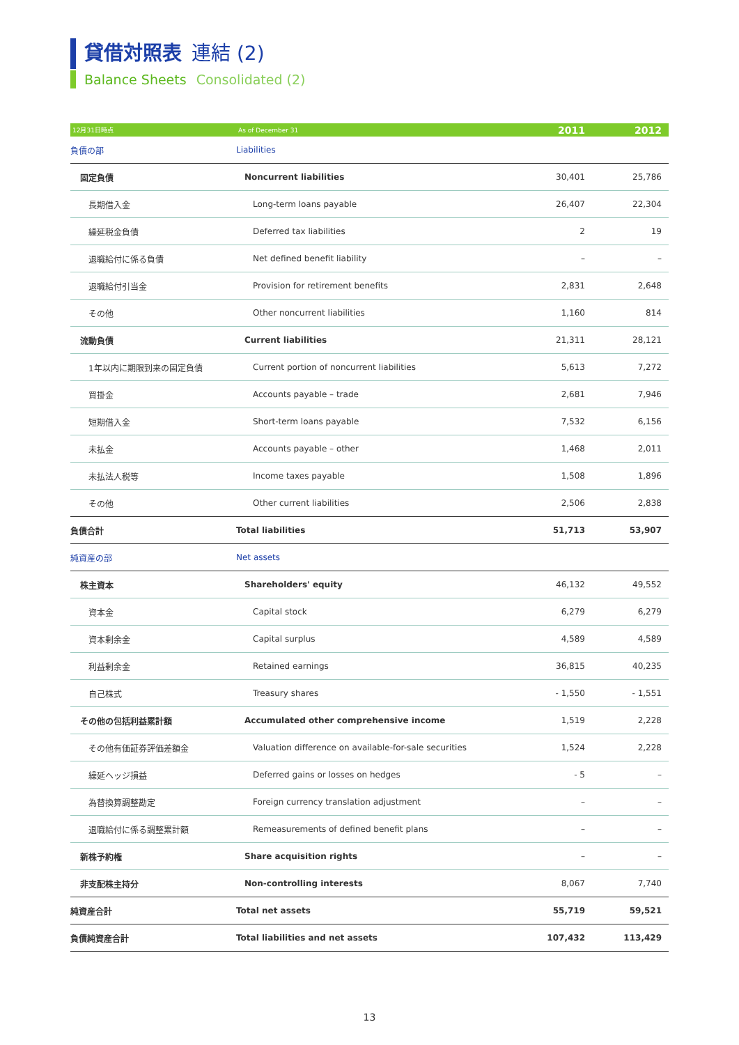貸借対照表 連結 (2)
Balance Sheets Consolidated (2)
| 12月31日時点 | As of December 31 | 2011 | 2012 |
| --- | --- | --- | --- |
| 負債の部 | Liabilities | | |
| 固定負債 | Noncurrent liabilities | 30,401 | 25,786 |
| 長期借入金 | Long-term loans payable | 26,407 | 22,304 |
| 繰延税金負債 | Deferred tax liabilities | 2 | 19 |
| 退職給付に係る負債 | Net defined benefit liability | – | – |
| 退職給付引当金 | Provision for retirement benefits | 2,831 | 2,648 |
| その他 | Other noncurrent liabilities | 1,160 | 814 |
| 流動負債 | Current liabilities | 21,311 | 28,121 |
| 1年以内に期限到来の固定負債 | Current portion of noncurrent liabilities | 5,613 | 7,272 |
| 買掛金 | Accounts payable – trade | 2,681 | 7,946 |
| 短期借入金 | Short-term loans payable | 7,532 | 6,156 |
| 未払金 | Accounts payable – other | 1,468 | 2,011 |
| 未払法人税等 | Income taxes payable | 1,508 | 1,896 |
| その他 | Other current liabilities | 2,506 | 2,838 |
| 負債合計 | Total liabilities | 51,713 | 53,907 |
| 純資産の部 | Net assets | | |
| 株主資本 | Shareholders' equity | 46,132 | 49,552 |
| 資本金 | Capital stock | 6,279 | 6,279 |
| 資本剰余金 | Capital surplus | 4,589 | 4,589 |
| 利益剰余金 | Retained earnings | 36,815 | 40,235 |
| 自己株式 | Treasury shares | - 1,550 | - 1,551 |
| その他の包括利益累計額 | Accumulated other comprehensive income | 1,519 | 2,228 |
| その他有価証券評価差額金 | Valuation difference on available-for-sale securities | 1,524 | 2,228 |
| 繰延ヘッジ損益 | Deferred gains or losses on hedges | - 5 | – |
| 為替換算調整勘定 | Foreign currency translation adjustment | – | – |
| 退職給付に係る調整累計額 | Remeasurements of defined benefit plans | – | – |
| 新株予約権 | Share acquisition rights | – | – |
| 非支配株主持分 | Non-controlling interests | 8,067 | 7,740 |
| 純資産合計 | Total net assets | 55,719 | 59,521 |
| 負債純資産合計 | Total liabilities and net assets | 107,432 | 113,429 |
13